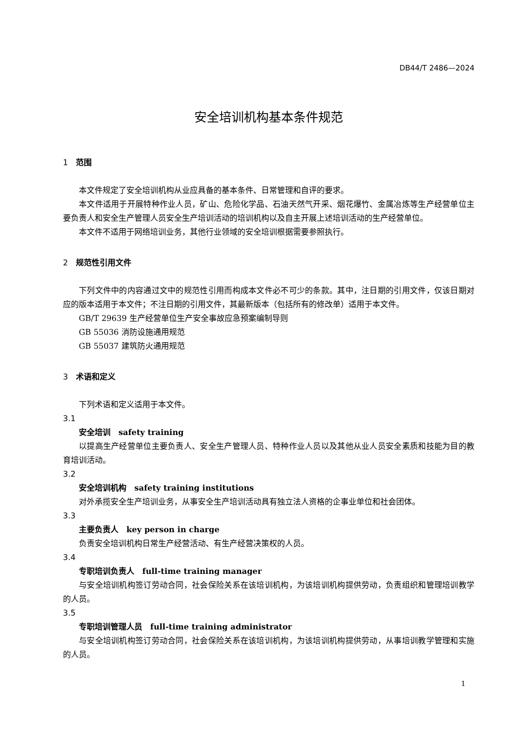DB44/T 2486—2024
安全培训机构基本条件规范
1 范围
本文件规定了安全培训机构从业应具备的基本条件、日常管理和自评的要求。
本文件适用于开展特种作业人员，矿山、危险化学品、石油天然气开采、烟花爆竹、金属冶炼等生产经营单位主要负责人和安全生产管理人员安全生产培训活动的培训机构以及自主开展上述培训活动的生产经营单位。
本文件不适用于网络培训业务，其他行业领域的安全培训根据需要参照执行。
2 规范性引用文件
下列文件中的内容通过文中的规范性引用而构成本文件必不可少的条款。其中，注日期的引用文件，仅该日期对应的版本适用于本文件；不注日期的引用文件，其最新版本（包括所有的修改单）适用于本文件。
GB/T 29639 生产经营单位生产安全事故应急预案编制导则
GB 55036 消防设施通用规范
GB 55037 建筑防火通用规范
3 术语和定义
下列术语和定义适用于本文件。
3.1
安全培训　safety training
以提高生产经营单位主要负责人、安全生产管理人员、特种作业人员以及其他从业人员安全素质和技能为目的教育培训活动。
3.2
安全培训机构　safety training institutions
对外承揽安全生产培训业务，从事安全生产培训活动具有独立法人资格的企事业单位和社会团体。
3.3
主要负责人　key person in charge
负责安全培训机构日常生产经营活动、有生产经营决策权的人员。
3.4
专职培训负责人　full-time training manager
与安全培训机构签订劳动合同，社会保险关系在该培训机构，为该培训机构提供劳动，负责组织和管理培训教学的人员。
3.5
专职培训管理人员　full-time training administrator
与安全培训机构签订劳动合同，社会保险关系在该培训机构，为该培训机构提供劳动，从事培训教学管理和实施的人员。
1